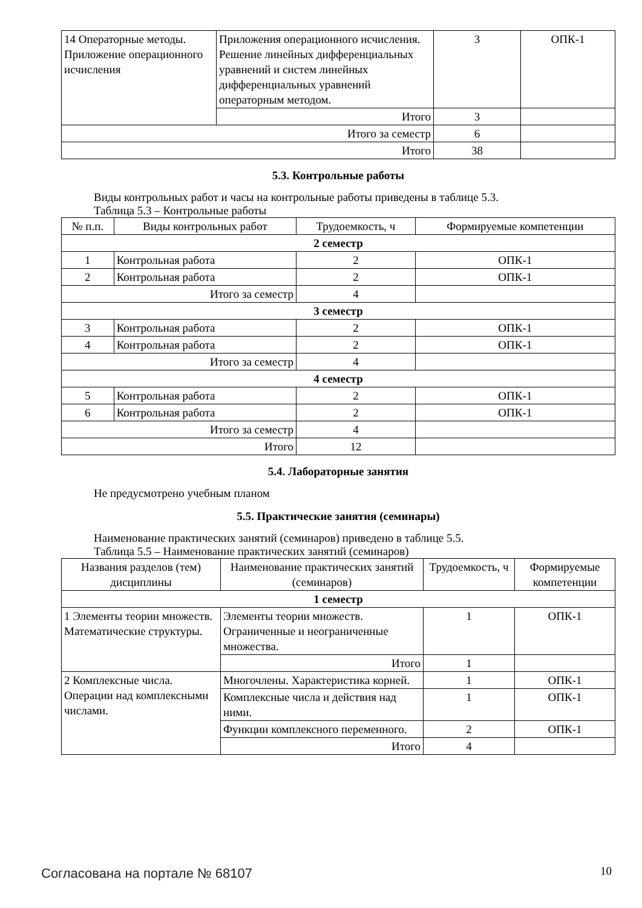| 14 Операторные методы. Приложение операционного исчисления | Приложения операционного исчисления. Решение линейных дифференциальных уравнений и систем линейных дифференциальных уравнений операторным методом. | 3 | ОПК-1 |
| | Итого | 3 | |
| Итого за семестр | | 6 | |
| Итого | | 38 | |
5.3. Контрольные работы
Виды контрольных работ и часы на контрольные работы приведены в таблице 5.3.
Таблица 5.3 – Контрольные работы
| № п.п. | Виды контрольных работ | Трудоемкость, ч | Формируемые компетенции |
| --- | --- | --- | --- |
| 2 семестр | | | |
| 1 | Контрольная работа | 2 | ОПК-1 |
| 2 | Контрольная работа | 2 | ОПК-1 |
| Итого за семестр | | 4 | |
| 3 семестр | | | |
| 3 | Контрольная работа | 2 | ОПК-1 |
| 4 | Контрольная работа | 2 | ОПК-1 |
| Итого за семестр | | 4 | |
| 4 семестр | | | |
| 5 | Контрольная работа | 2 | ОПК-1 |
| 6 | Контрольная работа | 2 | ОПК-1 |
| Итого за семестр | | 4 | |
| Итого | | 12 | |
5.4. Лабораторные занятия
Не предусмотрено учебным планом
5.5. Практические занятия (семинары)
Наименование практических занятий (семинаров) приведено в таблице 5.5.
Таблица 5.5 – Наименование практических занятий (семинаров)
| Названия разделов (тем) дисциплины | Наименование практических занятий (семинаров) | Трудоемкость, ч | Формируемые компетенции |
| --- | --- | --- | --- |
| 1 семестр | | | |
| 1 Элементы теории множеств. Математические структуры. | Элементы теории множеств. Ограниченные и неограниченные множества. | 1 | ОПК-1 |
| | Итого | 1 | |
| 2 Комплексные числа. Операции над комплексными числами. | Многочлены. Характеристика корней. | 1 | ОПК-1 |
| | Комплексные числа и действия над ними. | 1 | ОПК-1 |
| | Функции комплексного переменного. | 2 | ОПК-1 |
| | Итого | 4 | |
Согласована на портале № 68107 10